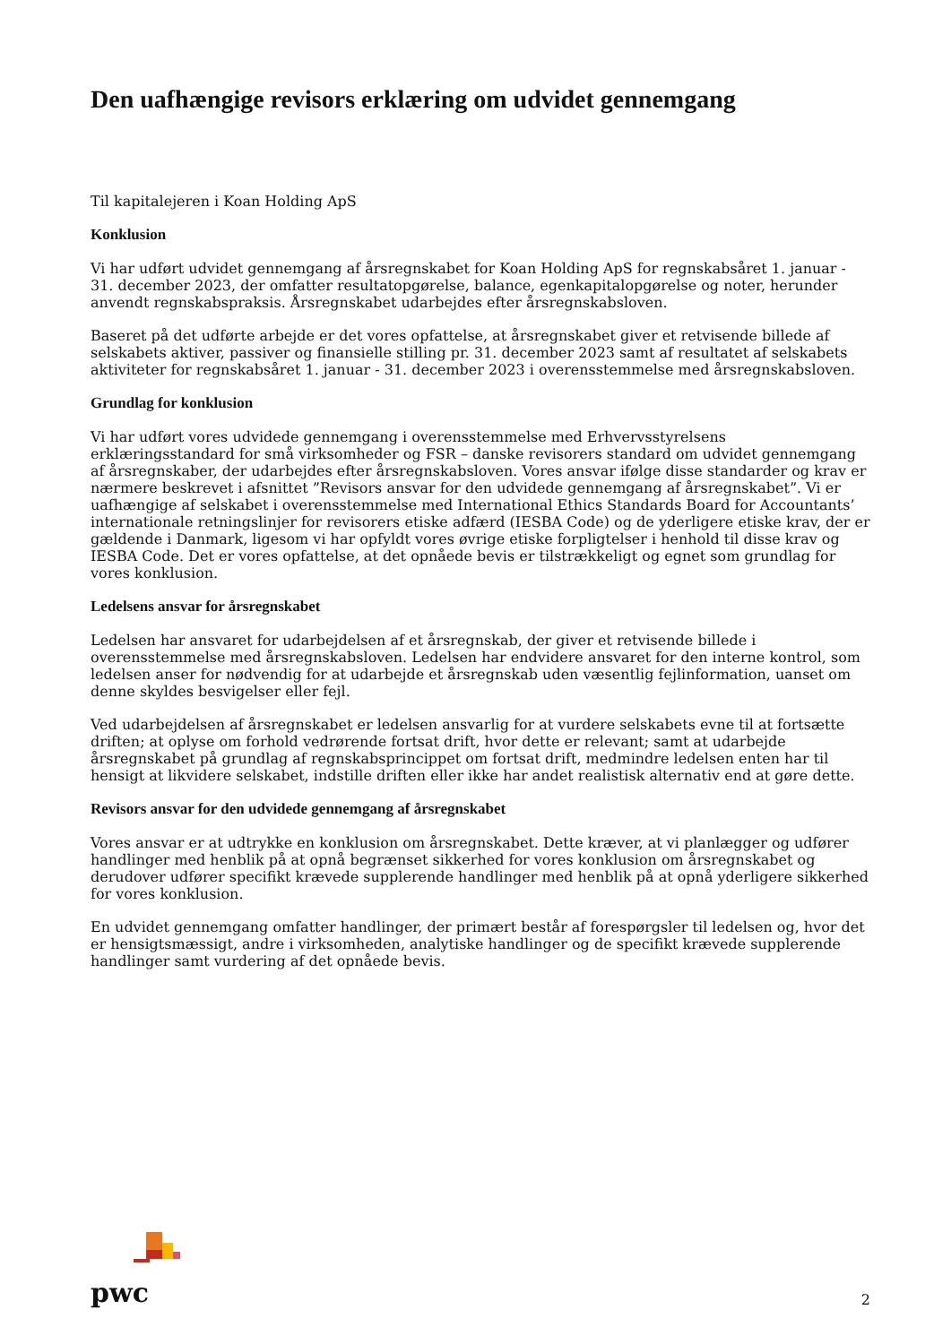Den uafhængige revisors erklæring om udvidet gennemgang
Til kapitalejeren i Koan Holding ApS
Konklusion
Vi har udført udvidet gennemgang af årsregnskabet for Koan Holding ApS for regnskabsåret 1. januar - 31. december 2023, der omfatter resultatopgørelse, balance, egenkapitalopgørelse og noter, herunder anvendt regnskabspraksis. Årsregnskabet udarbejdes efter årsregnskabsloven.
Baseret på det udførte arbejde er det vores opfattelse, at årsregnskabet giver et retvisende billede af selskabets aktiver, passiver og finansielle stilling pr. 31. december 2023 samt af resultatet af selskabets aktiviteter for regnskabsåret 1. januar - 31. december 2023 i overensstemmelse med årsregnskabsloven.
Grundlag for konklusion
Vi har udført vores udvidede gennemgang i overensstemmelse med Erhvervsstyrelsens erklæringsstandard for små virksomheder og FSR – danske revisorers standard om udvidet gennemgang af årsregnskaber, der udarbejdes efter årsregnskabsloven. Vores ansvar ifølge disse standarder og krav er nærmere beskrevet i afsnittet ”Revisors ansvar for den udvidede gennemgang af årsregnskabet”. Vi er uafhængige af selskabet i overensstemmelse med International Ethics Standards Board for Accountants’ internationale retningslinjer for revisorers etiske adfærd (IESBA Code) og de yderligere etiske krav, der er gældende i Danmark, ligesom vi har opfyldt vores øvrige etiske forpligtelser i henhold til disse krav og IESBA Code. Det er vores opfattelse, at det opnåede bevis er tilstrækkeligt og egnet som grundlag for vores konklusion.
Ledelsens ansvar for årsregnskabet
Ledelsen har ansvaret for udarbejdelsen af et årsregnskab, der giver et retvisende billede i overensstemmelse med årsregnskabsloven. Ledelsen har endvidere ansvaret for den interne kontrol, som ledelsen anser for nødvendig for at udarbejde et årsregnskab uden væsentlig fejlinformation, uanset om denne skyldes besvigelser eller fejl.
Ved udarbejdelsen af årsregnskabet er ledelsen ansvarlig for at vurdere selskabets evne til at fortsætte driften; at oplyse om forhold vedrørende fortsat drift, hvor dette er relevant; samt at udarbejde årsregnskabet på grundlag af regnskabsprincippet om fortsat drift, medmindre ledelsen enten har til hensigt at likvidere selskabet, indstille driften eller ikke har andet realistisk alternativ end at gøre dette.
Revisors ansvar for den udvidede gennemgang af årsregnskabet
Vores ansvar er at udtrykke en konklusion om årsregnskabet. Dette kræver, at vi planlægger og udfører handlinger med henblik på at opnå begrænset sikkerhed for vores konklusion om årsregnskabet og derudover udfører specifikt krævede supplerende handlinger med henblik på at opnå yderligere sikkerhed for vores konklusion.
En udvidet gennemgang omfatter handlinger, der primært består af forespørgsler til ledelsen og, hvor det er hensigtsmæssigt, andre i virksomheden, analytiske handlinger og de specifikt krævede supplerende handlinger samt vurdering af det opnåede bevis.
pwc
2